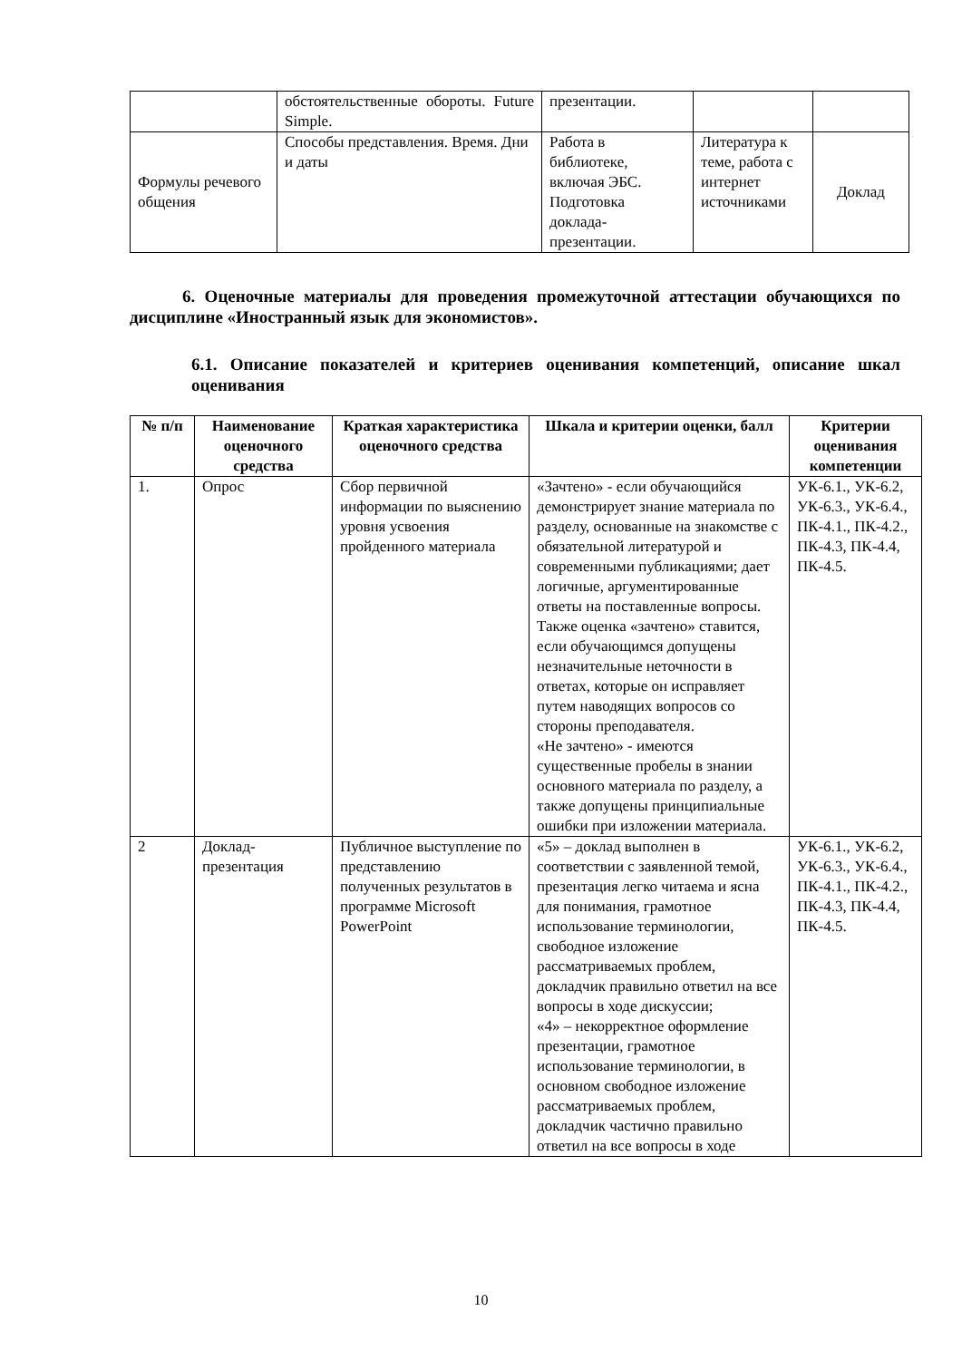| | обстоятельственные обороты. Future Simple. | презентации. | | |
| Формулы речевого общения | Способы представления. Время. Дни и даты | Работа в библиотеке, включая ЭБС. Подготовка доклада-презентации. | Литература к теме, работа с интернет источниками | Доклад |
6. Оценочные материалы для проведения промежуточной аттестации обучающихся по дисциплине «Иностранный язык для экономистов».
6.1. Описание показателей и критериев оценивания компетенций, описание шкал оценивания
| № п/п | Наименование оценочного средства | Краткая характеристика оценочного средства | Шкала и критерии оценки, балл | Критерии оценивания компетенции |
| --- | --- | --- | --- | --- |
| 1. | Опрос | Сбор первичной информации по выяснению уровня усвоения пройденного материала | «Зачтено» - если обучающийся демонстрирует знание материала по разделу, основанные на знакомстве с обязательной литературой и современными публикациями; дает логичные, аргументированные ответы на поставленные вопросы. Также оценка «зачтено» ставится, если обучающимся допущены незначительные неточности в ответах, которые он исправляет путем наводящих вопросов со стороны преподавателя. «Не зачтено» - имеются существенные пробелы в знании основного материала по разделу, а также допущены принципиальные ошибки при изложении материала. | УК-6.1., УК-6.2, УК-6.3., УК-6.4., ПК-4.1., ПК-4.2., ПК-4.3, ПК-4.4, ПК-4.5. |
| 2 | Доклад-презентация | Публичное выступление по представлению полученных результатов в программе Microsoft PowerPoint | «5» – доклад выполнен в соответствии с заявленной темой, презентация легко читаема и ясна для понимания, грамотное использование терминологии, свободное изложение рассматриваемых проблем, докладчик правильно ответил на все вопросы в ходе дискуссии; «4» – некорректное оформление презентации, грамотное использование терминологии, в основном свободное изложение рассматриваемых проблем, докладчик частично правильно ответил на все вопросы в ходе | УК-6.1., УК-6.2, УК-6.3., УК-6.4., ПК-4.1., ПК-4.2., ПК-4.3, ПК-4.4, ПК-4.5. |
10